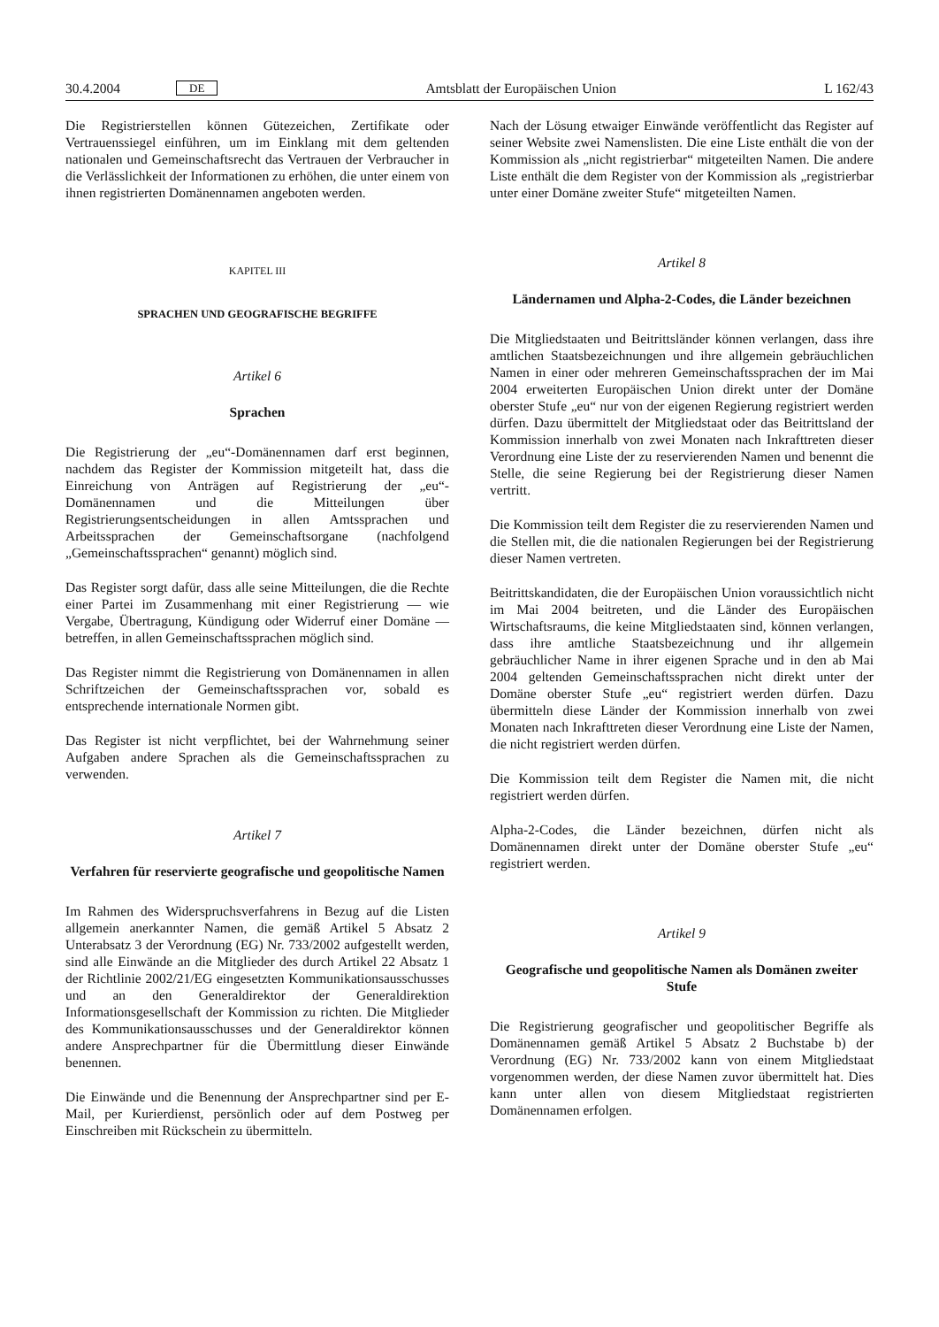30.4.2004 DE Amtsblatt der Europäischen Union L 162/43
Die Registrierstellen können Gütezeichen, Zertifikate oder Vertrauenssiegel einführen, um im Einklang mit dem geltenden nationalen und Gemeinschaftsrecht das Vertrauen der Verbraucher in die Verlässlichkeit der Informationen zu erhöhen, die unter einem von ihnen registrierten Domänennamen angeboten werden.
KAPITEL III
SPRACHEN UND GEOGRAFISCHE BEGRIFFE
Artikel 6
Sprachen
Die Registrierung der „eu“-Domänennamen darf erst beginnen, nachdem das Register der Kommission mitgeteilt hat, dass die Einreichung von Anträgen auf Registrierung der „eu“-Domänennamen und die Mitteilungen über Registrierungsentscheidungen in allen Amtssprachen und Arbeitssprachen der Gemeinschaftsorgane (nachfolgend „Gemeinschaftssprachen“ genannt) möglich sind.
Das Register sorgt dafür, dass alle seine Mitteilungen, die die Rechte einer Partei im Zusammenhang mit einer Registrierung — wie Vergabe, Übertragung, Kündigung oder Widerruf einer Domäne — betreffen, in allen Gemeinschaftssprachen möglich sind.
Das Register nimmt die Registrierung von Domänennamen in allen Schriftzeichen der Gemeinschaftssprachen vor, sobald es entsprechende internationale Normen gibt.
Das Register ist nicht verpflichtet, bei der Wahrnehmung seiner Aufgaben andere Sprachen als die Gemeinschaftssprachen zu verwenden.
Artikel 7
Verfahren für reservierte geografische und geopolitische Namen
Im Rahmen des Widerspruchsverfahrens in Bezug auf die Listen allgemein anerkannter Namen, die gemäß Artikel 5 Absatz 2 Unterabsatz 3 der Verordnung (EG) Nr. 733/2002 aufgestellt werden, sind alle Einwände an die Mitglieder des durch Artikel 22 Absatz 1 der Richtlinie 2002/21/EG eingesetzten Kommunikationsausschusses und an den Generaldirektor der Generaldirektion Informationsgesellschaft der Kommission zu richten. Die Mitglieder des Kommunikationsausschusses und der Generaldirektor können andere Ansprechpartner für die Übermittlung dieser Einwände benennen.
Die Einwände und die Benennung der Ansprechpartner sind per E-Mail, per Kurierdienst, persönlich oder auf dem Postweg per Einschreiben mit Rückschein zu übermitteln.
Nach der Lösung etwaiger Einwände veröffentlicht das Register auf seiner Website zwei Namenslisten. Die eine Liste enthält die von der Kommission als „nicht registrierbar“ mitgeteilten Namen. Die andere Liste enthält die dem Register von der Kommission als „registrierbar unter einer Domäne zweiter Stufe“ mitgeteilten Namen.
Artikel 8
Ländernamen und Alpha-2-Codes, die Länder bezeichnen
Die Mitgliedstaaten und Beitrittsländer können verlangen, dass ihre amtlichen Staatsbezeichnungen und ihre allgemein gebräuchlichen Namen in einer oder mehreren Gemeinschaftssprachen der im Mai 2004 erweiterten Europäischen Union direkt unter der Domäne oberster Stufe „eu“ nur von der eigenen Regierung registriert werden dürfen. Dazu übermittelt der Mitgliedstaat oder das Beitrittsland der Kommission innerhalb von zwei Monaten nach Inkrafttreten dieser Verordnung eine Liste der zu reservierenden Namen und benennt die Stelle, die seine Regierung bei der Registrierung dieser Namen vertritt.
Die Kommission teilt dem Register die zu reservierenden Namen und die Stellen mit, die die nationalen Regierungen bei der Registrierung dieser Namen vertreten.
Beitrittskandidaten, die der Europäischen Union voraussichtlich nicht im Mai 2004 beitreten, und die Länder des Europäischen Wirtschaftsraums, die keine Mitgliedstaaten sind, können verlangen, dass ihre amtliche Staatsbezeichnung und ihr allgemein gebräuchlicher Name in ihrer eigenen Sprache und in den ab Mai 2004 geltenden Gemeinschaftssprachen nicht direkt unter der Domäne oberster Stufe „eu“ registriert werden dürfen. Dazu übermitteln diese Länder der Kommission innerhalb von zwei Monaten nach Inkrafttreten dieser Verordnung eine Liste der Namen, die nicht registriert werden dürfen.
Die Kommission teilt dem Register die Namen mit, die nicht registriert werden dürfen.
Alpha-2-Codes, die Länder bezeichnen, dürfen nicht als Domänennamen direkt unter der Domäne oberster Stufe „eu“ registriert werden.
Artikel 9
Geografische und geopolitische Namen als Domänen zweiter Stufe
Die Registrierung geografischer und geopolitischer Begriffe als Domänennamen gemäß Artikel 5 Absatz 2 Buchstabe b) der Verordnung (EG) Nr. 733/2002 kann von einem Mitgliedstaat vorgenommen werden, der diese Namen zuvor übermittelt hat. Dies kann unter allen von diesem Mitgliedstaat registrierten Domänennamen erfolgen.